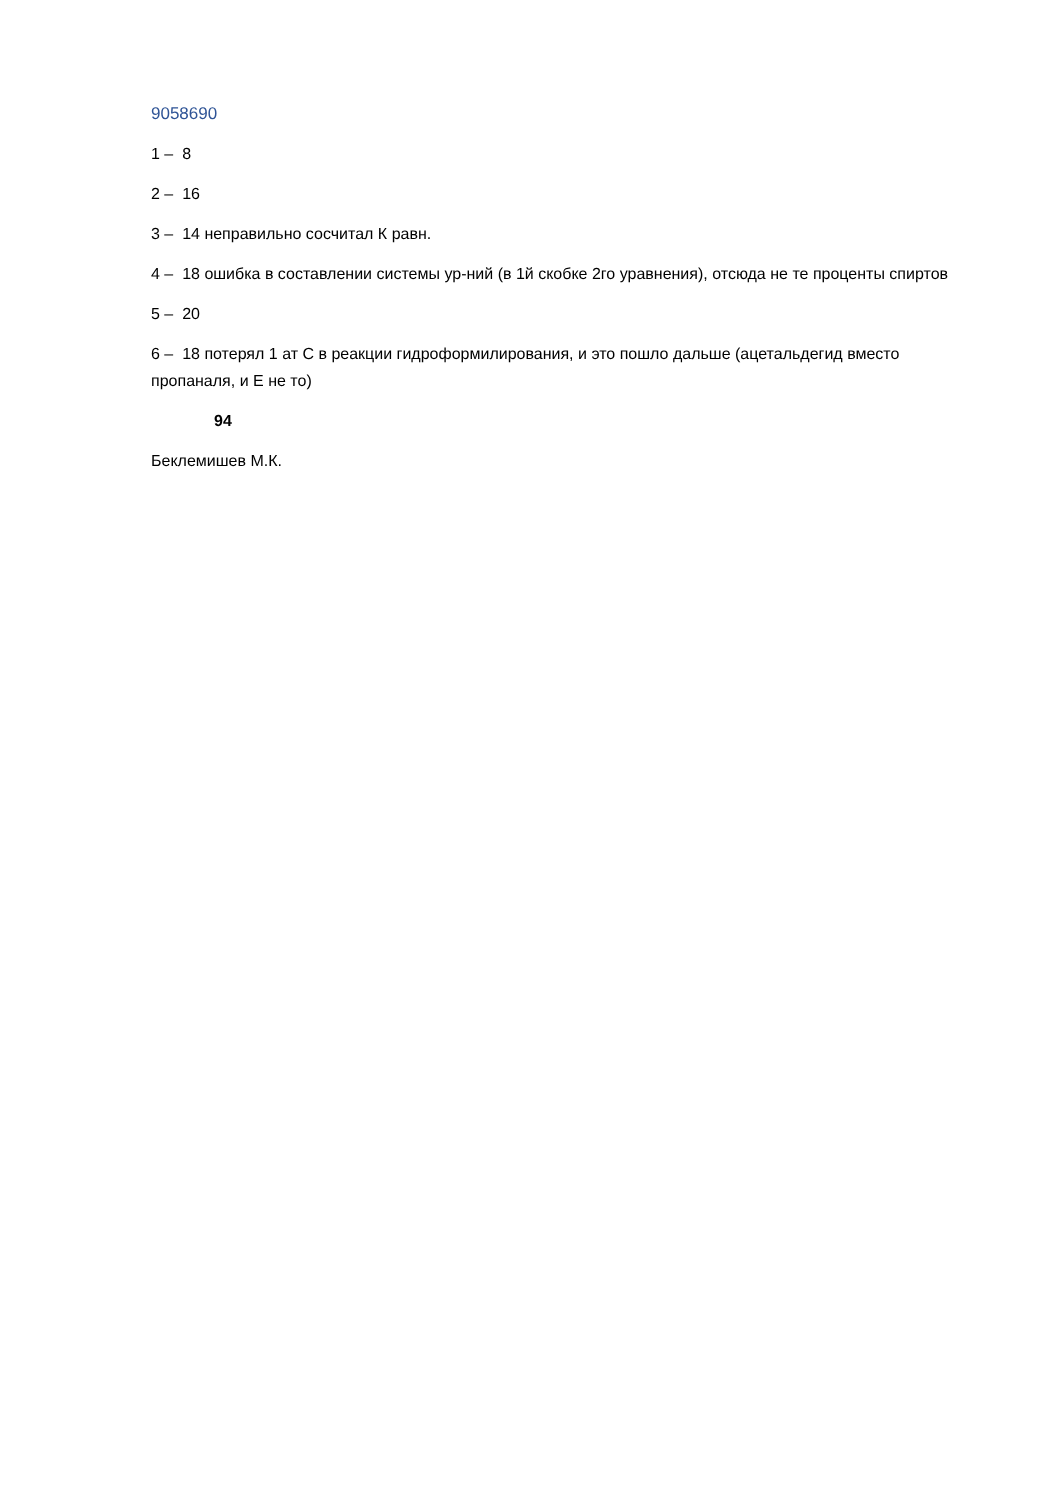9058690
1 – 8
2 – 16
3 – 14 неправильно сосчитал К равн.
4 – 18 ошибка в составлении системы ур-ний (в 1й скобке 2го уравнения), отсюда не те проценты спиртов
5 – 20
6 – 18 потерял 1 ат С в реакции гидроформилирования, и это пошло дальше (ацетальдегид вместо пропаналя, и Е не то)
94
Беклемишев М.К.